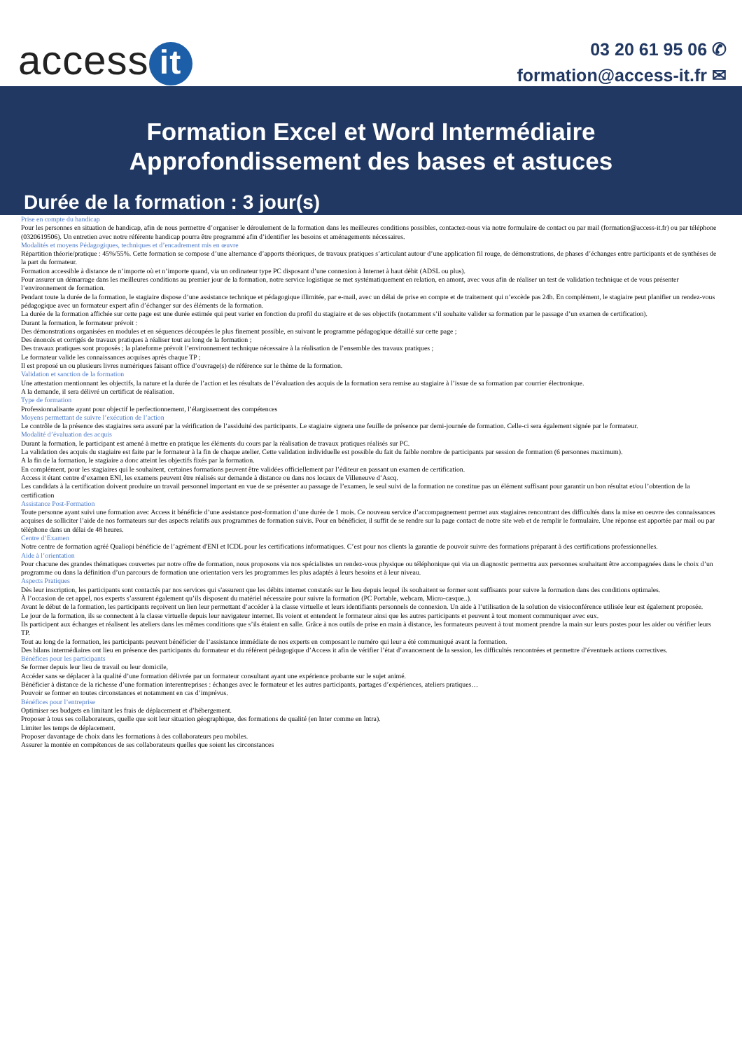access it
03 20 61 95 06 ✆
formation@access-it.fr ✉
Formation Excel et Word Intermédiaire
Approfondissement des bases et astuces
Durée de la formation : 3 jour(s)
Prise en compte du handicap
Pour les personnes en situation de handicap, afin de nous permettre d’organiser le déroulement de la formation dans les meilleures conditions possibles, contactez-nous via notre formulaire de contact ou par mail (formation@access-it.fr) ou par téléphone (0320619506). Un entretien avec notre référente handicap pourra être programmé afin d’identifier les besoins et aménagements nécessaires.
Modalités et moyens Pédagogiques, techniques et d’encadrement mis en œuvre
Répartition théorie/pratique : 45%/55%. Cette formation se compose d’une alternance d’apports théoriques, de travaux pratiques s’articulant autour d’une application fil rouge, de démonstrations, de phases d’échanges entre participants et de synthèses de la part du formateur.
Formation accessible à distance de n’importe où et n’importe quand, via un ordinateur type PC disposant d’une connexion à Internet à haut débit (ADSL ou plus).
Pour assurer un démarrage dans les meilleures conditions au premier jour de la formation, notre service logistique se met systématiquement en relation, en amont, avec vous afin de réaliser un test de validation technique et de vous présenter l’environnement de formation.
Pendant toute la durée de la formation, le stagiaire dispose d’une assistance technique et pédagogique illimitée, par e-mail, avec un délai de prise en compte et de traitement qui n’excède pas 24h. En complément, le stagiaire peut planifier un rendez-vous pédagogique avec un formateur expert afin d’échanger sur des éléments de la formation.
La durée de la formation affichée sur cette page est une durée estimée qui peut varier en fonction du profil du stagiaire et de ses objectifs (notamment s’il souhaite valider sa formation par le passage d’un examen de certification).
Durant la formation, le formateur prévoit :
Des démonstrations organisées en modules et en séquences découpées le plus finement possible, en suivant le programme pédagogique détaillé sur cette page ;
Des énoncés et corrigés de travaux pratiques à réaliser tout au long de la formation ;
Des travaux pratiques sont proposés ; la plateforme prévoit l’environnement technique nécessaire à la réalisation de l’ensemble des travaux pratiques ;
Le formateur valide les connaissances acquises après chaque TP ;
Il est proposé un ou plusieurs livres numériques faisant office d’ouvrage(s) de référence sur le thème de la formation.
Validation et sanction de la formation
Une attestation mentionnant les objectifs, la nature et la durée de l’action et les résultats de l’évaluation des acquis de la formation sera remise au stagiaire à l’issue de sa formation par courrier électronique.
A la demande, il sera délivré un certificat de réalisation.
Type de formation
Professionnalisante ayant pour objectif le perfectionnement, l’élargissement des compétences
Moyens permettant de suivre l’exécution de l’action
Le contrôle de la présence des stagiaires sera assuré par la vérification de l’assiduité des participants. Le stagiaire signera une feuille de présence par demi-journée de formation. Celle-ci sera également signée par le formateur.
Modalité d’évaluation des acquis
Durant la formation, le participant est amené à mettre en pratique les éléments du cours par la réalisation de travaux pratiques réalisés sur PC.
La validation des acquis du stagiaire est faite par le formateur à la fin de chaque atelier. Cette validation individuelle est possible du fait du faible nombre de participants par session de formation (6 personnes maximum).
A la fin de la formation, le stagiaire a donc atteint les objectifs fixés par la formation.
En complément, pour les stagiaires qui le souhaitent, certaines formations peuvent être validées officiellement par l’éditeur en passant un examen de certification.
Access it étant centre d’examen ENI, les examens peuvent être réalisés sur demande à distance ou dans nos locaux de Villeneuve d’Ascq.
Les candidats à la certification doivent produire un travail personnel important en vue de se présenter au passage de l’examen, le seul suivi de la formation ne constitue pas un élément suffisant pour garantir un bon résultat et/ou l’obtention de la certification
Assistance Post-Formation
Toute personne ayant suivi une formation avec Access it bénéficie d’une assistance post-formation d’une durée de 1 mois. Ce nouveau service d’accompagnement permet aux stagiaires rencontrant des difficultés dans la mise en oeuvre des connaissances acquises de solliciter l’aide de nos formateurs sur des aspects relatifs aux programmes de formation suivis. Pour en bénéficier, il suffit de se rendre sur la page contact de notre site web et de remplir le formulaire. Une réponse est apportée par mail ou par téléphone dans un délai de 48 heures.
Centre d’Examen
Notre centre de formation agréé Qualiopi bénéficie de l’agrément d'ENI et ICDL pour les certifications informatiques. C’est pour nos clients la garantie de pouvoir suivre des formations préparant à des certifications professionnelles.
Aide à l’orientation
Pour chacune des grandes thématiques couvertes par notre offre de formation, nous proposons via nos spécialistes un rendez-vous physique ou téléphonique qui via un diagnostic permettra aux personnes souhaitant être accompagnées dans le choix d’un programme ou dans la définition d’un parcours de formation une orientation vers les programmes les plus adaptés à leurs besoins et à leur niveau.
Aspects Pratiques
Dès leur inscription, les participants sont contactés par nos services qui s'assurent que les débits internet constatés sur le lieu depuis lequel ils souhaitent se former sont suffisants pour suivre la formation dans des conditions optimales.
À l’occasion de cet appel, nos experts s’assurent également qu’ils disposent du matériel nécessaire pour suivre la formation (PC Portable, webcam, Micro-casque..).
Avant le début de la formation, les participants reçoivent un lien leur permettant d’accéder à la classe virtuelle et leurs identifiants personnels de connexion. Un aide à l’utilisation de la solution de visioconférence utilisée leur est également proposée.
Le jour de la formation, ils se connectent à la classe virtuelle depuis leur navigateur internet. Ils voient et entendent le formateur ainsi que les autres participants et peuvent à tout moment communiquer avec eux.
Ils participent aux échanges et réalisent les ateliers dans les mêmes conditions que s’ils étaient en salle. Grâce à nos outils de prise en main à distance, les formateurs peuvent à tout moment prendre la main sur leurs postes pour les aider ou vérifier leurs TP.
Tout au long de la formation, les participants peuvent bénéficier de l’assistance immédiate de nos experts en composant le numéro qui leur a été communiqué avant la formation.
Des bilans intermédiaires ont lieu en présence des participants du formateur et du référent pédagogique d’Access it afin de vérifier l’état d’avancement de la session, les difficultés rencontrées et permettre d’éventuels actions correctives.
Bénéfices pour les participants
Se former depuis leur lieu de travail ou leur domicile,
Accéder sans se déplacer à la qualité d’une formation délivrée par un formateur consultant ayant une expérience probante sur le sujet animé.
Bénéficier à distance de la richesse d’une formation interentreprises : échanges avec le formateur et les autres participants, partages d’expériences, ateliers pratiques…
Pouvoir se former en toutes circonstances et notamment en cas d’imprévus.
Bénéfices pour l’entreprise
Optimiser ses budgets en limitant les frais de déplacement et d’hébergement.
Proposer à tous ses collaborateurs, quelle que soit leur situation géographique, des formations de qualité (en Inter comme en Intra).
Limiter les temps de déplacement.
Proposer davantage de choix dans les formations à des collaborateurs peu mobiles.
Assurer la montée en compétences de ses collaborateurs quelles que soient les circonstances